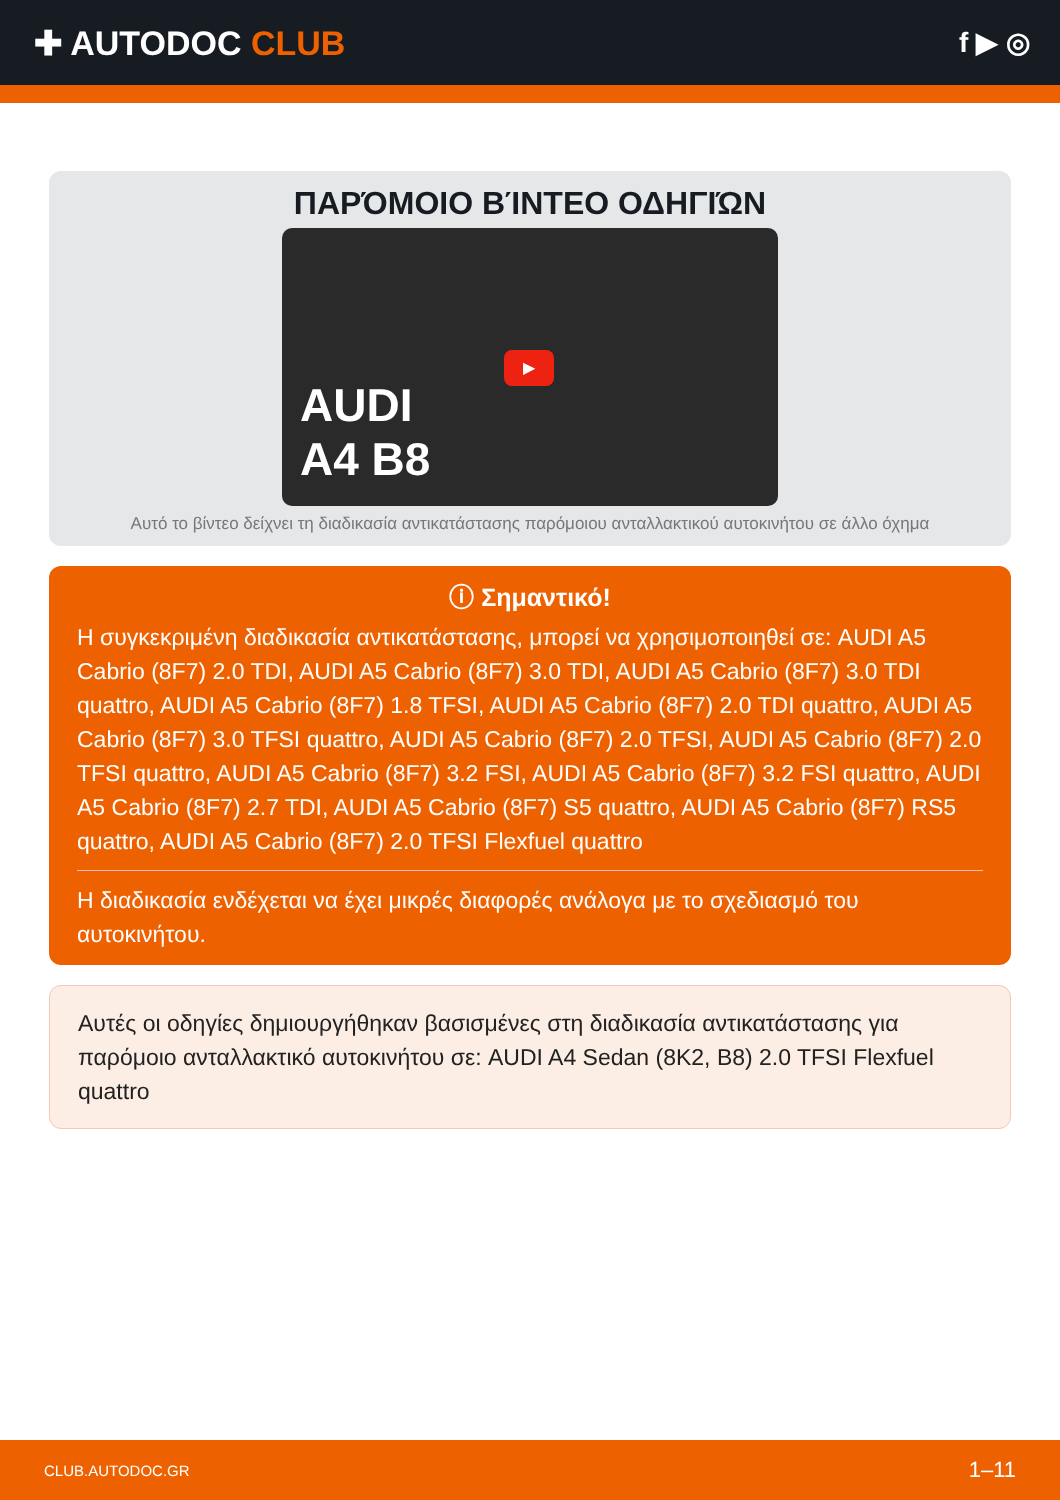✚ AUTODOC CLUB
f ▶ ◎
ΠΑΡΌΜΟΙΟ ΒΊΝΤΕΟ ΟΔΗΓΙΏΝ
AUDI
A4 B8
▶
Αυτό το βίντεο δείχνει τη διαδικασία αντικατάστασης παρόμοιου ανταλλακτικού αυτοκινήτου σε άλλο όχημα
ⓘ Σημαντικό!
Η συγκεκριμένη διαδικασία αντικατάστασης, μπορεί να χρησιμοποιηθεί σε: AUDI A5 Cabrio (8F7) 2.0 TDI, AUDI A5 Cabrio (8F7) 3.0 TDI, AUDI A5 Cabrio (8F7) 3.0 TDI quattro, AUDI A5 Cabrio (8F7) 1.8 TFSI, AUDI A5 Cabrio (8F7) 2.0 TDI quattro, AUDI A5 Cabrio (8F7) 3.0 TFSI quattro, AUDI A5 Cabrio (8F7) 2.0 TFSI, AUDI A5 Cabrio (8F7) 2.0 TFSI quattro, AUDI A5 Cabrio (8F7) 3.2 FSI, AUDI A5 Cabrio (8F7) 3.2 FSI quattro, AUDI A5 Cabrio (8F7) 2.7 TDI, AUDI A5 Cabrio (8F7) S5 quattro, AUDI A5 Cabrio (8F7) RS5 quattro, AUDI A5 Cabrio (8F7) 2.0 TFSI Flexfuel quattro
Η διαδικασία ενδέχεται να έχει μικρές διαφορές ανάλογα με το σχεδιασμό του αυτοκινήτου.
Αυτές οι οδηγίες δημιουργήθηκαν βασισμένες στη διαδικασία αντικατάστασης για παρόμοιο ανταλλακτικό αυτοκινήτου σε: AUDI A4 Sedan (8K2, B8) 2.0 TFSI Flexfuel quattro
CLUB.AUTODOC.GR 1–11